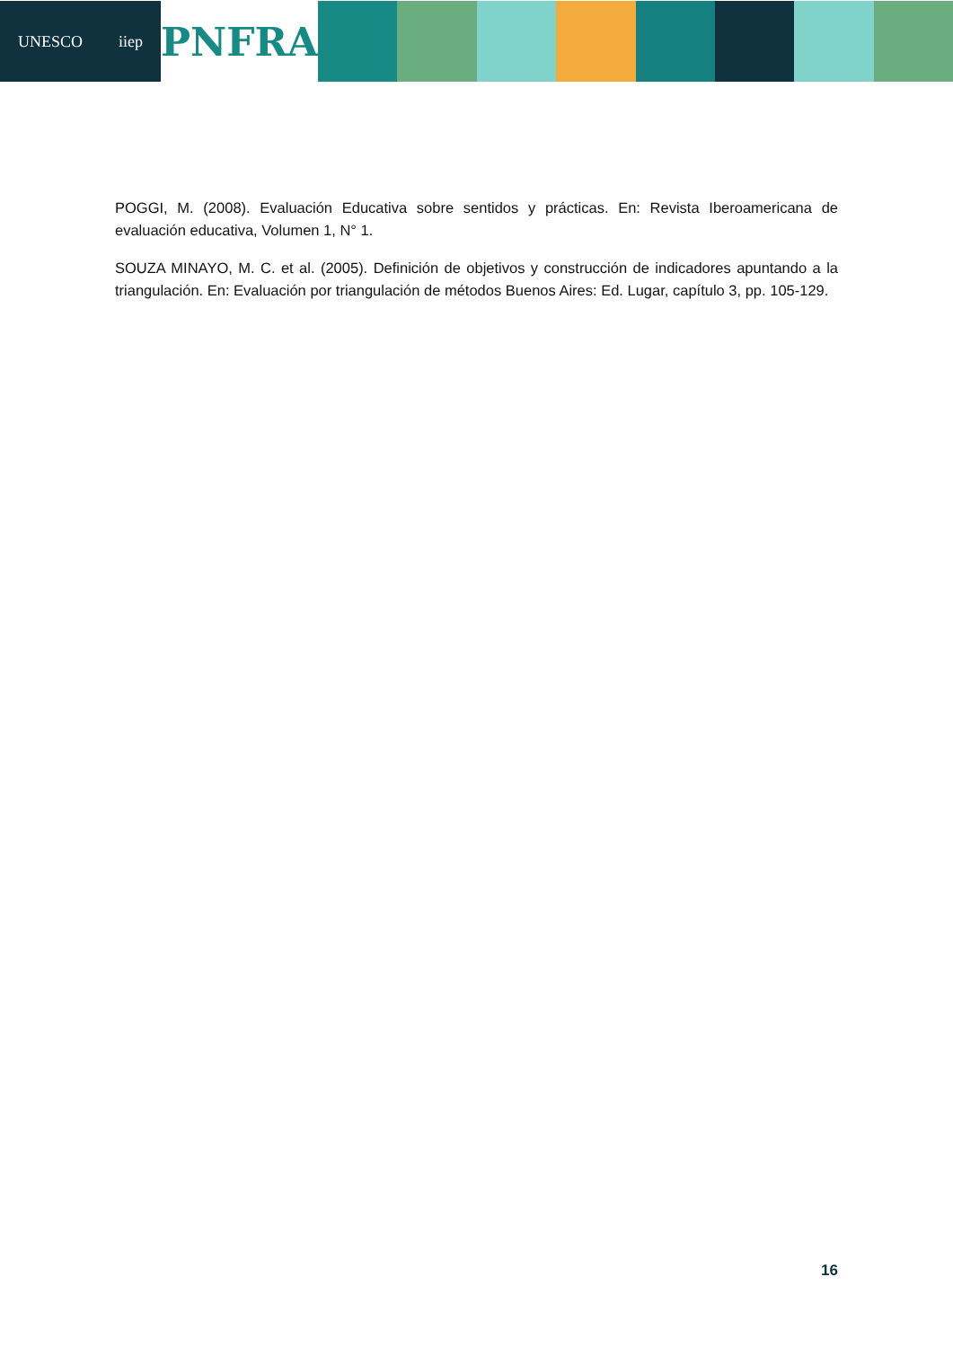UNESCO iiep
PNFRA
POGGI, M. (2008). Evaluación Educativa sobre sentidos y prácticas. En: Revista Iberoamericana de evaluación educativa, Volumen 1, N° 1.
SOUZA MINAYO, M. C. et al. (2005). Definición de objetivos y construcción de indicadores apuntando a la triangulación. En: Evaluación por triangulación de métodos Buenos Aires: Ed. Lugar, capítulo 3, pp. 105-129.
16